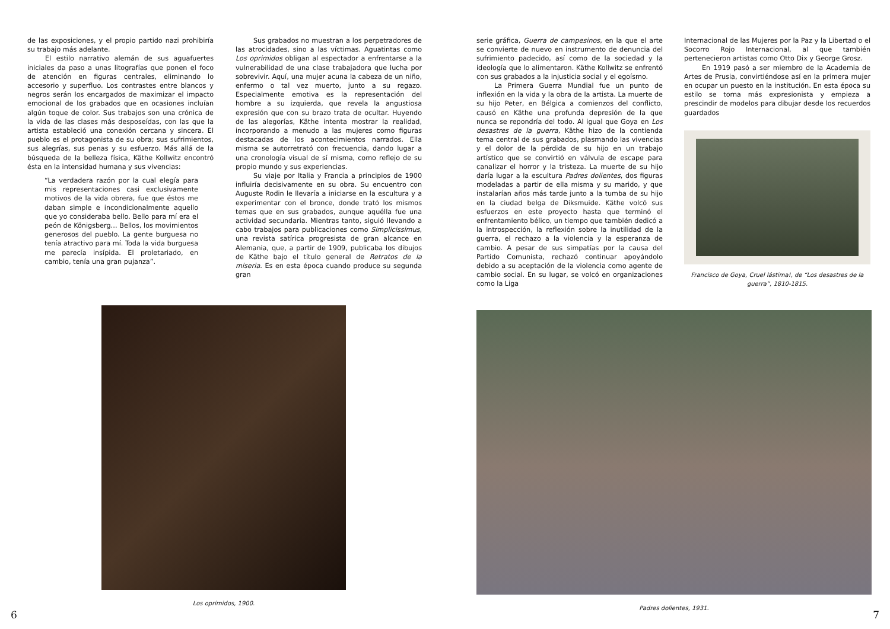de las exposiciones, y el propio partido nazi prohibiría su trabajo más adelante.
El estilo narrativo alemán de sus aguafuertes iniciales da paso a unas litografías que ponen el foco de atención en figuras centrales, eliminando lo accesorio y superfluo. Los contrastes entre blancos y negros serán los encargados de maximizar el impacto emocional de los grabados que en ocasiones incluían algún toque de color. Sus trabajos son una crónica de la vida de las clases más desposeídas, con las que la artista estableció una conexión cercana y sincera. El pueblo es el protagonista de su obra; sus sufrimientos, sus alegrías, sus penas y su esfuerzo. Más allá de la búsqueda de la belleza física, Käthe Kollwitz encontró ésta en la intensidad humana y sus vivencias:
“La verdadera razón por la cual elegía para mis representaciones casi exclusivamente motivos de la vida obrera, fue que éstos me daban simple e incondicionalmente aquello que yo consideraba bello. Bello para mí era el peón de Königsberg… Bellos, los movimientos generosos del pueblo. La gente burguesa no tenía atractivo para mí. Toda la vida burguesa me parecía insípida. El proletariado, en cambio, tenía una gran pujanza”.
Sus grabados no muestran a los perpetradores de las atrocidades, sino a las víctimas. Aguatintas como Los oprimidos obligan al espectador a enfrentarse a la vulnerabilidad de una clase trabajadora que lucha por sobrevivir. Aquí, una mujer acuna la cabeza de un niño, enfermo o tal vez muerto, junto a su regazo. Especialmente emotiva es la representación del hombre a su izquierda, que revela la angustiosa expresión que con su brazo trata de ocultar. Huyendo de las alegorías, Käthe intenta mostrar la realidad, incorporando a menudo a las mujeres como figuras destacadas de los acontecimientos narrados. Ella misma se autorretrató con frecuencia, dando lugar a una cronología visual de sí misma, como reflejo de su propio mundo y sus experiencias.
Su viaje por Italia y Francia a principios de 1900 influiría decisivamente en su obra. Su encuentro con Auguste Rodin le llevaría a iniciarse en la escultura y a experimentar con el bronce, donde trató los mismos temas que en sus grabados, aunque aquélla fue una actividad secundaria. Mientras tanto, siguió llevando a cabo trabajos para publicaciones como Simplicissimus, una revista satírica progresista de gran alcance en Alemania, que, a partir de 1909, publicaba los dibujos de Käthe bajo el título general de Retratos de la miseria. Es en esta época cuando produce su segunda gran
Los oprimidos, 1900.
6
serie gráfica, Guerra de campesinos, en la que el arte se convierte de nuevo en instrumento de denuncia del sufrimiento padecido, así como de la sociedad y la ideología que lo alimentaron. Käthe Kollwitz se enfrentó con sus grabados a la injusticia social y el egoísmo.
La Primera Guerra Mundial fue un punto de inflexión en la vida y la obra de la artista. La muerte de su hijo Peter, en Bélgica a comienzos del conflicto, causó en Käthe una profunda depresión de la que nunca se repondría del todo. Al igual que Goya en Los desastres de la guerra, Käthe hizo de la contienda tema central de sus grabados, plasmando las vivencias y el dolor de la pérdida de su hijo en un trabajo artístico que se convirtió en válvula de escape para canalizar el horror y la tristeza. La muerte de su hijo daría lugar a la escultura Padres dolientes, dos figuras modeladas a partir de ella misma y su marido, y que instalarían años más tarde junto a la tumba de su hijo en la ciudad belga de Diksmuide. Käthe volcó sus esfuerzos en este proyecto hasta que terminó el enfrentamiento bélico, un tiempo que también dedicó a la introspección, la reflexión sobre la inutilidad de la guerra, el rechazo a la violencia y la esperanza de cambio. A pesar de sus simpatías por la causa del Partido Comunista, rechazó continuar apoyándolo debido a su aceptación de la violencia como agente de cambio social. En su lugar, se volcó en organizaciones como la Liga
Internacional de las Mujeres por la Paz y la Libertad o el Socorro Rojo Internacional, al que también pertenecieron artistas como Otto Dix y George Grosz.
En 1919 pasó a ser miembro de la Academia de Artes de Prusia, convirtiéndose así en la primera mujer en ocupar un puesto en la institución. En esta época su estilo se torna más expresionista y empieza a prescindir de modelos para dibujar desde los recuerdos guardados
Francisco de Goya, Cruel lástima!, de “Los desastres de la guerra”, 1810-1815.
Padres dolientes, 1931.
7